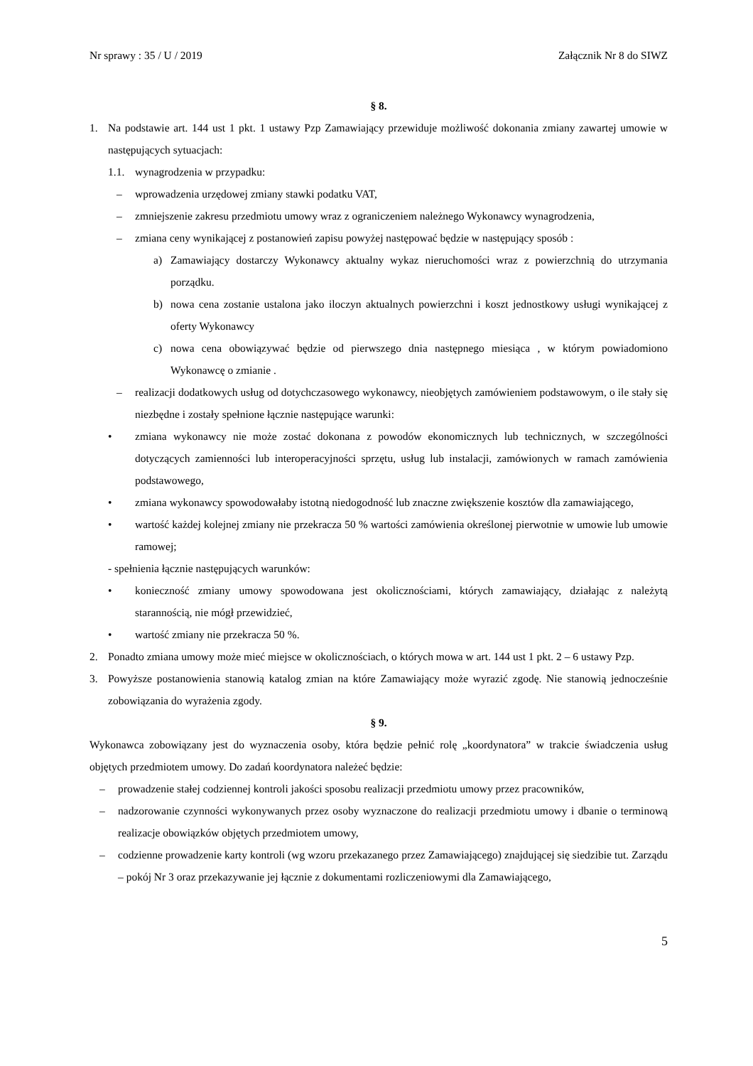Nr sprawy : 35 / U / 2019 Załącznik Nr 8 do SIWZ
§ 8.
1. Na podstawie art. 144 ust 1 pkt. 1 ustawy Pzp Zamawiający przewiduje możliwość dokonania zmiany zawartej umowie w następujących sytuacjach:
1.1. wynagrodzenia w przypadku:
– wprowadzenia urzędowej zmiany stawki podatku VAT,
– zmniejszenie zakresu przedmiotu umowy wraz z ograniczeniem należnego Wykonawcy wynagrodzenia,
– zmiana ceny wynikającej z postanowień zapisu powyżej następować będzie w następujący sposób :
a) Zamawiający dostarczy Wykonawcy aktualny wykaz nieruchomości wraz z powierzchnią do utrzymania porządku.
b) nowa cena zostanie ustalona jako iloczyn aktualnych powierzchni i koszt jednostkowy usługi wynikającej z oferty Wykonawcy
c) nowa cena obowiązywać będzie od pierwszego dnia następnego miesiąca , w którym powiadomiono Wykonawcę o zmianie .
– realizacji dodatkowych usług od dotychczasowego wykonawcy, nieobjętych zamówieniem podstawowym, o ile stały się niezbędne i zostały spełnione łącznie następujące warunki:
• zmiana wykonawcy nie może zostać dokonana z powodów ekonomicznych lub technicznych, w szczególności dotyczących zamienności lub interoperacyjności sprzętu, usług lub instalacji, zamówionych w ramach zamówienia podstawowego,
• zmiana wykonawcy spowodowałaby istotną niedogodność lub znaczne zwiększenie kosztów dla zamawiającego,
• wartość każdej kolejnej zmiany nie przekracza 50 % wartości zamówienia określonej pierwotnie w umowie lub umowie ramowej;
- spełnienia łącznie następujących warunków:
• konieczność zmiany umowy spowodowana jest okolicznościami, których zamawiający, działając z należytą starannością, nie mógł przewidzieć,
• wartość zmiany nie przekracza 50 %.
2. Ponadto zmiana umowy może mieć miejsce w okolicznościach, o których mowa w art. 144 ust 1 pkt. 2 – 6 ustawy Pzp.
3. Powyższe postanowienia stanowią katalog zmian na które Zamawiający może wyrazić zgodę. Nie stanowią jednocześnie zobowiązania do wyrażenia zgody.
§ 9.
Wykonawca zobowiązany jest do wyznaczenia osoby, która będzie pełnić rolę „koordynatora” w trakcie świadczenia usług objętych przedmiotem umowy. Do zadań koordynatora należeć będzie:
– prowadzenie stałej codziennej kontroli jakości sposobu realizacji przedmiotu umowy przez pracowników,
– nadzorowanie czynności wykonywanych przez osoby wyznaczone do realizacji przedmiotu umowy i dbanie o terminową realizacje obowiązków objętych przedmiotem umowy,
– codzienne prowadzenie karty kontroli (wg wzoru przekazanego przez Zamawiającego) znajdującej się siedzibie tut. Zarządu – pokój Nr 3 oraz przekazywanie jej łącznie z dokumentami rozliczeniowymi dla Zamawiającego,
5